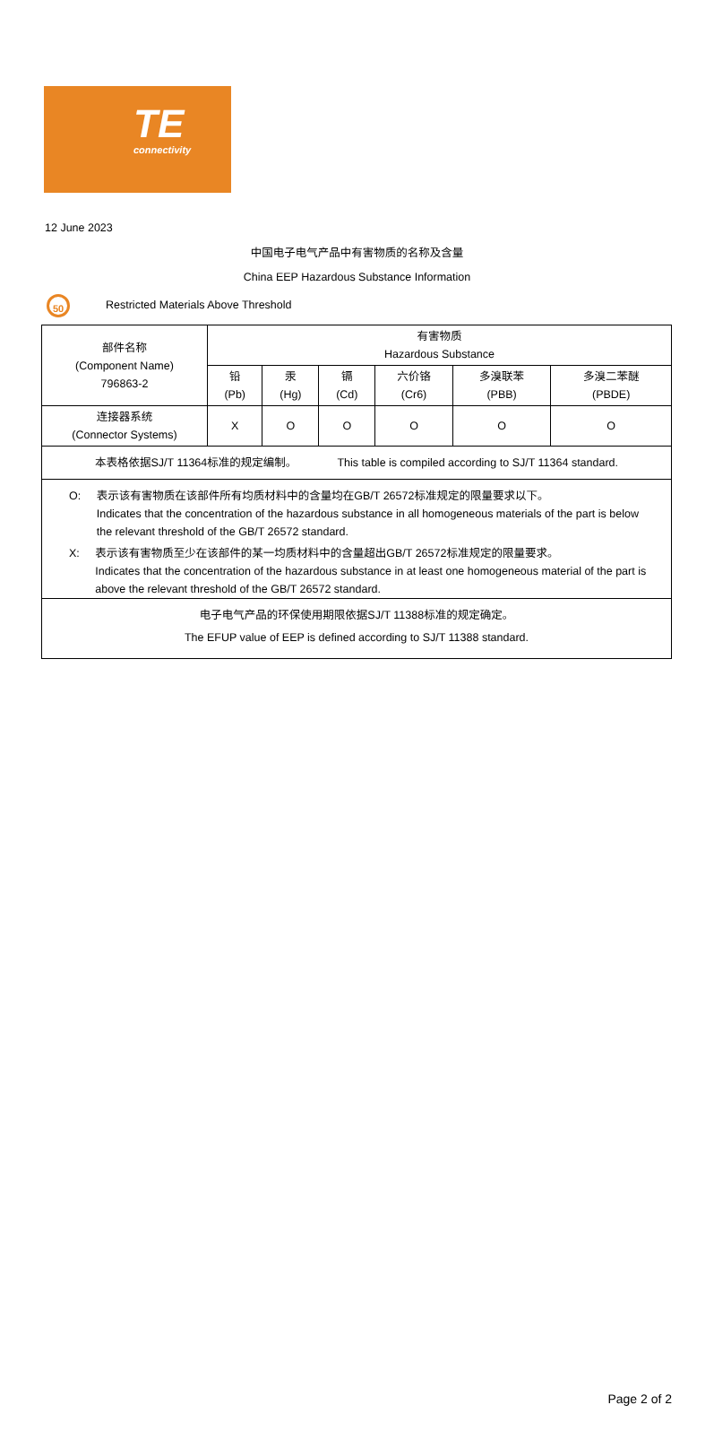TE
connectivity
12 June 2023
中国电子电气产品中有害物质的名称及含量
China EEP Hazardous Substance Information
50 Restricted Materials Above Threshold
| 部件名称 (Component Name) 796863-2 | 有害物质 Hazardous Substance | | | | | |
| --- | --- | --- | --- | --- | --- | --- |
| | 铅 (Pb) | 汞 (Hg) | 镉 (Cd) | 六价铬 (Cr6) | 多溴联苯 (PBB) | 多溴二苯醚 (PBDE) |
| 连接器系统 (Connector Systems) | X | O | O | O | O | O |
| 本表格依据SJ/T 11364标准的规定编制。 This table is compiled according to SJ/T 11364 standard. | | | | | | |
| O: 表示该有害物质在该部件所有均质材料中的含量均在GB/T 26572标准规定的限量要求以下。 Indicates that the concentration of the hazardous substance in all homogeneous materials of the part is below the relevant threshold of the GB/T 26572 standard. X: 表示该有害物质至少在该部件的某一均质材料中的含量超出GB/T 26572标准规定的限量要求。 Indicates that the concentration of the hazardous substance in at least one homogeneous material of the part is above the relevant threshold of the GB/T 26572 standard. | | | | | | |
| 电子电气产品的环保使用期限依据SJ/T 11388标准的规定确定。 The EFUP value of EEP is defined according to SJ/T 11388 standard. | | | | | | |
Page 2 of 2